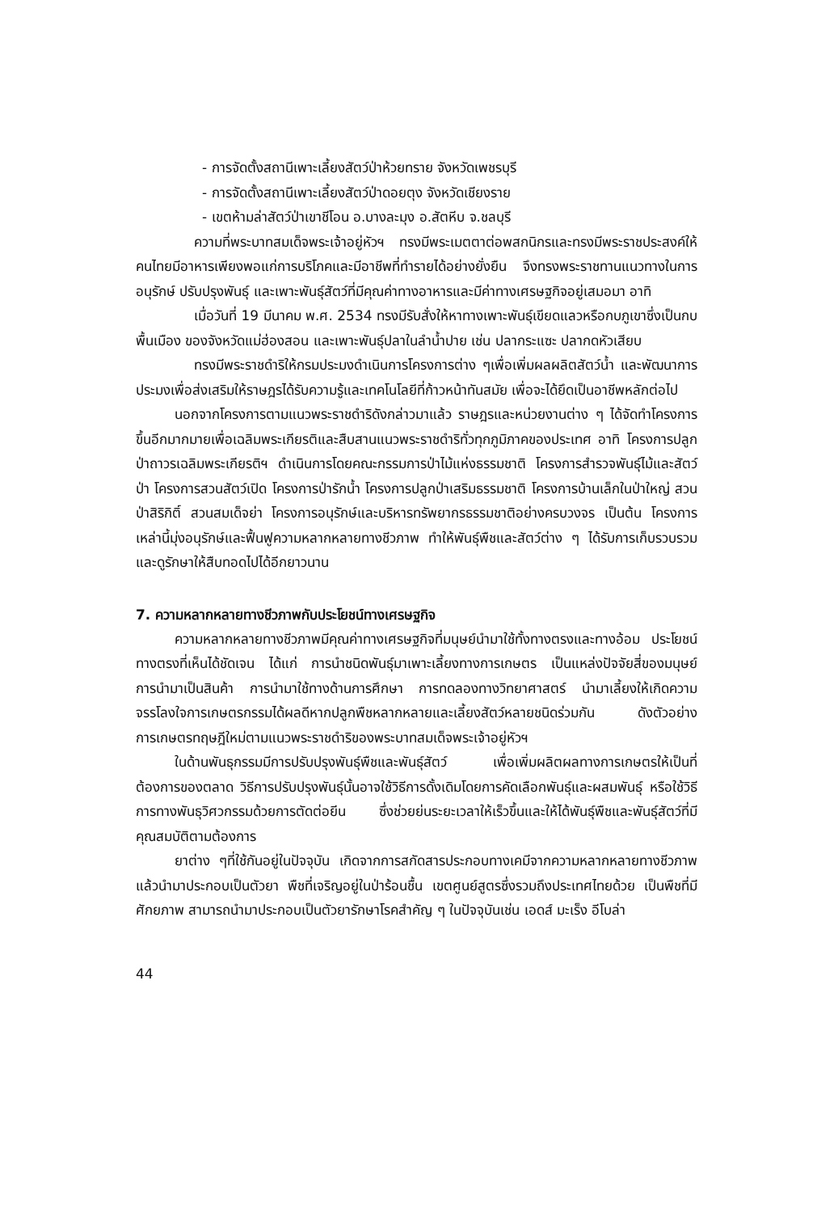- การจัดตั้งสถานีเพาะเลี้ยงสัตว์ป่าห้วยทราย จังหวัดเพชรบุรี
- การจัดตั้งสถานีเพาะเลี้ยงสัตว์ป่าดอยตุง จังหวัดเชียงราย
- เขตห้ามล่าสัตว์ป่าเขาชีโอน อ.บางละมุง อ.สัตหีบ จ.ชลบุรี
ความที่พระบาทสมเด็จพระเจ้าอยู่หัวฯ ทรงมีพระเมตตาต่อพสกนิกรและทรงมีพระราชประสงค์ให้คนไทยมีอาหารเพียงพอแก่การบริโภคและมีอาชีพที่ทำรายได้อย่างยั่งยืน จึงทรงพระราชทานแนวทางในการอนุรักษ์ ปรับปรุงพันธุ์ และเพาะพันธุ์สัตว์ที่มีคุณค่าทางอาหารและมีค่าทางเศรษฐกิจอยู่เสมอมา อาทิ
เมื่อวันที่ 19 มีนาคม พ.ศ. 2534 ทรงมีรับสั่งให้หาทางเพาะพันธุ์เขียดแลวหรือกบภูเขาซึ่งเป็นกบพื้นเมือง ของจังหวัดแม่ฮ่องสอน และเพาะพันธุ์ปลาในลำน้ำปาย เช่น ปลากระแซะ ปลากดหัวเสียบ
ทรงมีพระราชดำริให้กรมประมงดำเนินการโครงการต่าง ๆเพื่อเพิ่มผลผลิตสัตว์น้ำ และพัฒนาการประมงเพื่อส่งเสริมให้ราษฎรได้รับความรู้และเทคโนโลยีที่ก้าวหน้าทันสมัย เพื่อจะได้ยึดเป็นอาชีพหลักต่อไป
นอกจากโครงการตามแนวพระราชดำริดังกล่าวมาแล้ว ราษฎรและหน่วยงานต่าง ๆ ได้จัดทำโครงการขึ้นอีกมากมายเพื่อเฉลิมพระเกียรติและสืบสานแนวพระราชดำริทั่วทุกภูมิภาคของประเทศ อาทิ โครงการปลูกป่าถาวรเฉลิมพระเกียรติฯ ดำเนินการโดยคณะกรรมการป่าไม้แห่งธรรมชาติ โครงการสำรวจพันธุ์ไม้และสัตว์ป่า โครงการสวนสัตว์เปิด โครงการป่ารักน้ำ โครงการปลูกป่าเสริมธรรมชาติ โครงการบ้านเล็กในป่าใหญ่ สวนป่าสิริกิติ์ สวนสมเด็จย่า โครงการอนุรักษ์และบริหารทรัพยากรธรรมชาติอย่างครบวงจร เป็นต้น โครงการเหล่านี้มุ่งอนุรักษ์และฟื้นฟูความหลากหลายทางชีวภาพ ทำให้พันธุ์พืชและสัตว์ต่าง ๆ ได้รับการเก็บรวบรวมและดูรักษาให้สืบทอดไปได้อีกยาวนาน
7. ความหลากหลายทางชีวภาพกับประโยชน์ทางเศรษฐกิจ
ความหลากหลายทางชีวภาพมีคุณค่าทางเศรษฐกิจที่มนุษย์นำมาใช้ทั้งทางตรงและทางอ้อม ประโยชน์ทางตรงที่เห็นได้ชัดเจน ได้แก่ การนำชนิดพันธุ์มาเพาะเลี้ยงทางการเกษตร เป็นแหล่งปัจจัยสี่ของมนุษย์ การนำมาเป็นสินค้า การนำมาใช้ทางด้านการศึกษา การทดลองทางวิทยาศาสตร์ นำมาเลี้ยงให้เกิดความจรรโลงใจการเกษตรกรรมได้ผลดีหากปลูกพืชหลากหลายและเลี้ยงสัตว์หลายชนิดร่วมกัน ดังตัวอย่างการเกษตรทฤษฎีใหม่ตามแนวพระราชดำริของพระบาทสมเด็จพระเจ้าอยู่หัวฯ
ในด้านพันธุกรรมมีการปรับปรุงพันธุ์พืชและพันธุ์สัตว์ เพื่อเพิ่มผลิตผลทางการเกษตรให้เป็นที่ต้องการของตลาด วิธีการปรับปรุงพันธุ์นั้นอาจใช้วิธีการดั้งเดิมโดยการคัดเลือกพันธุ์และผสมพันธุ์ หรือใช้วิธีการทางพันธุวิศวกรรมด้วยการตัดต่อยีน ซึ่งช่วยย่นระยะเวลาให้เร็วขึ้นและให้ได้พันธุ์พืชและพันธุ์สัตว์ที่มีคุณสมบัติตามต้องการ
ยาต่าง ๆที่ใช้กันอยู่ในปัจจุบัน เกิดจากการสกัดสารประกอบทางเคมีจากความหลากหลายทางชีวภาพ แล้วนำมาประกอบเป็นตัวยา พืชที่เจริญอยู่ในป่าร้อนชื้น เขตศูนย์สูตรซึ่งรวมถึงประเทศไทยด้วย เป็นพืชที่มีศักยภาพ สามารถนำมาประกอบเป็นตัวยารักษาโรคสำคัญ ๆ ในปัจจุบันเช่น เอดส์ มะเร็ง อีโบล่า
44